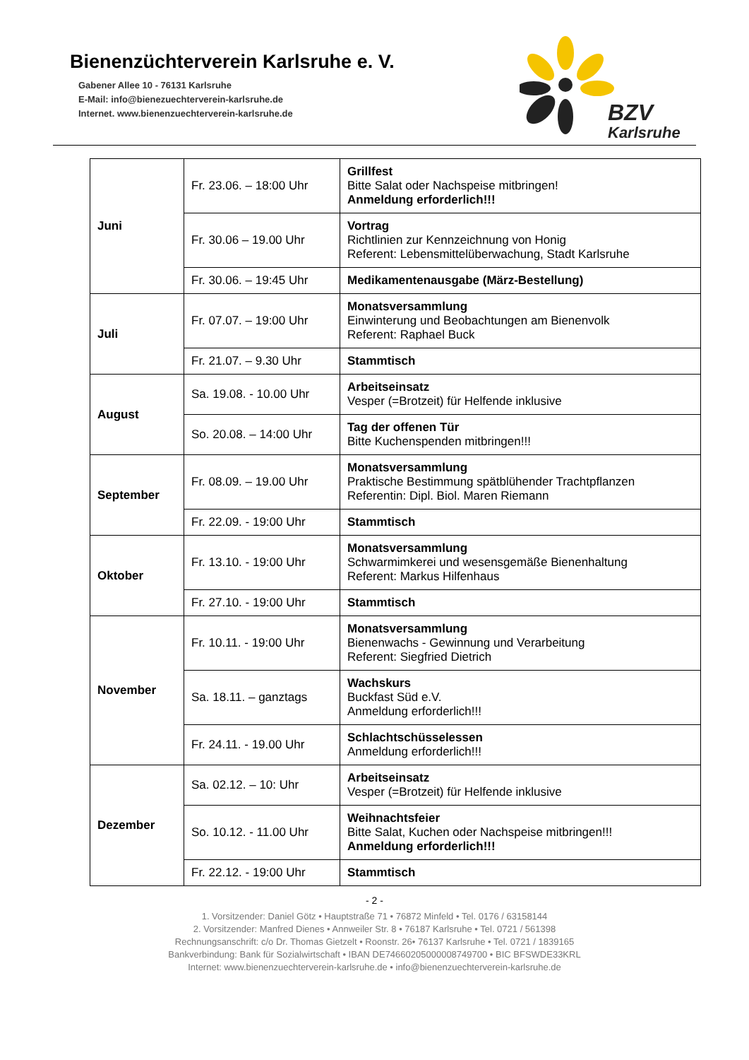Bienenzüchterverein Karlsruhe e. V.
Gabener Allee 10 - 76131 Karlsruhe
E-Mail: info@bienezuechterverein-karlsruhe.de
Internet. www.bienenzuechterverein-karlsruhe.de
BZV
Karlsruhe
| Juni | Fr. 23.06. – 18:00 Uhr | Grillfest Bitte Salat oder Nachspeise mitbringen! Anmeldung erforderlich!!! |
| | Fr. 30.06 – 19.00 Uhr | Vortrag Richtlinien zur Kennzeichnung von Honig Referent: Lebensmittelüberwachung, Stadt Karlsruhe |
| | Fr. 30.06. – 19:45 Uhr | Medikamentenausgabe (März-Bestellung) |
| Juli | Fr. 07.07. – 19:00 Uhr | Monatsversammlung Einwinterung und Beobachtungen am Bienenvolk Referent: Raphael Buck |
| | Fr. 21.07. – 9.30 Uhr | Stammtisch |
| August | Sa. 19.08. - 10.00 Uhr | Arbeitseinsatz Vesper (=Brotzeit) für Helfende inklusive |
| | So. 20.08. – 14:00 Uhr | Tag der offenen Tür Bitte Kuchenspenden mitbringen!!! |
| September | Fr. 08.09. – 19.00 Uhr | Monatsversammlung Praktische Bestimmung spätblühender Trachtpflanzen Referentin: Dipl. Biol. Maren Riemann |
| | Fr. 22.09. - 19:00 Uhr | Stammtisch |
| Oktober | Fr. 13.10. - 19:00 Uhr | Monatsversammlung Schwarmimkerei und wesensgemäße Bienenhaltung Referent: Markus Hilfenhaus |
| | Fr. 27.10. - 19:00 Uhr | Stammtisch |
| November | Fr. 10.11. - 19:00 Uhr | Monatsversammlung Bienenwachs - Gewinnung und Verarbeitung Referent: Siegfried Dietrich |
| | Sa. 18.11. – ganztags | Wachskurs Buckfast Süd e.V. Anmeldung erforderlich!!! |
| | Fr. 24.11. - 19.00 Uhr | Schlachtschüsselessen Anmeldung erforderlich!!! |
| Dezember | Sa. 02.12. – 10: Uhr | Arbeitseinsatz Vesper (=Brotzeit) für Helfende inklusive |
| | So. 10.12. - 11.00 Uhr | Weihnachtsfeier Bitte Salat, Kuchen oder Nachspeise mitbringen!!! Anmeldung erforderlich!!! |
| | Fr. 22.12. - 19:00 Uhr | Stammtisch |
- 2 -
1. Vorsitzender: Daniel Götz • Hauptstraße 71 • 76872 Minfeld • Tel. 0176 / 63158144
2. Vorsitzender: Manfred Dienes • Annweiler Str. 8 • 76187 Karlsruhe • Tel. 0721 / 561398
Rechnungsanschrift: c/o Dr. Thomas Gietzelt • Roonstr. 26• 76137 Karlsruhe • Tel. 0721 / 1839165
Bankverbindung: Bank für Sozialwirtschaft • IBAN DE74660205000008749700 • BIC BFSWDE33KRL
Internet: www.bienenzuechterverein-karlsruhe.de • info@bienenzuechterverein-karlsruhe.de